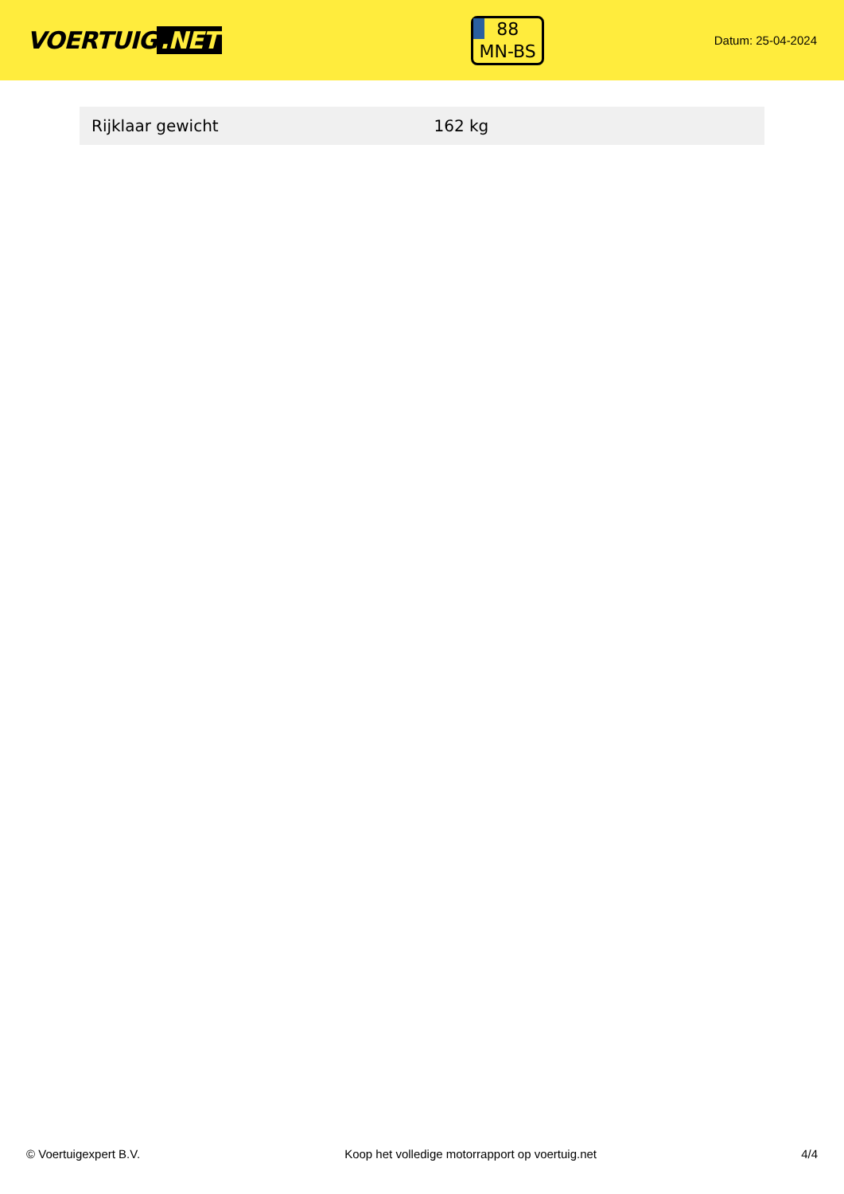VOERTUIG.NET
88
MN-BS
Datum: 25-04-2024
| Rijklaar gewicht | 162 kg |
© Voertuigexpert B.V. Koop het volledige motorrapport op voertuig.net 4/4